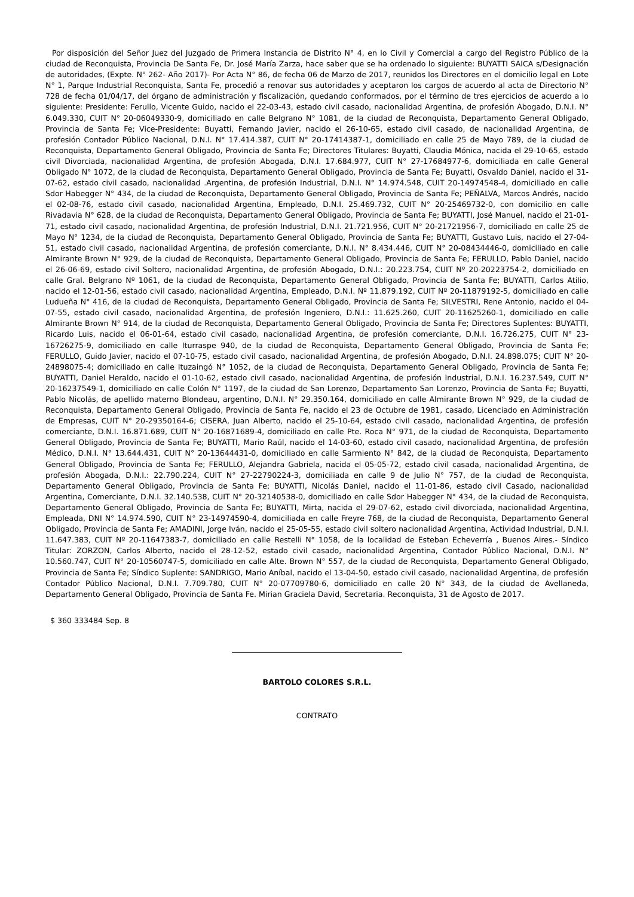Por disposición del Señor Juez del Juzgado de Primera Instancia de Distrito N° 4, en lo Civil y Comercial a cargo del Registro Público de la ciudad de Reconquista, Provincia De Santa Fe, Dr. José María Zarza, hace saber que se ha ordenado lo siguiente: BUYATTI SAICA s/Designación de autoridades, (Expte. N° 262- Año 2017)- Por Acta N° 86, de fecha 06 de Marzo de 2017, reunidos los Directores en el domicilio legal en Lote N° 1, Parque Industrial Reconquista, Santa Fe, procedió a renovar sus autoridades y aceptaron los cargos de acuerdo al acta de Directorio N° 728 de fecha 01/04/17, del órgano de administración y fiscalización, quedando conformados, por el término de tres ejercicios de acuerdo a lo siguiente: Presidente: Ferullo, Vicente Guido, nacido el 22-03-43, estado civil casado, nacionalidad Argentina, de profesión Abogado, D.N.I. N° 6.049.330, CUIT N° 20-06049330-9, domiciliado en calle Belgrano N° 1081, de la ciudad de Reconquista, Departamento General Obligado, Provincia de Santa Fe; Vice-Presidente: Buyatti, Fernando Javier, nacido el 26-10-65, estado civil casado, de nacionalidad Argentina, de profesión Contador Público Nacional, D.N.I. N° 17.414.387, CUIT N° 20-17414387-1, domiciliado en calle 25 de Mayo 789, de la ciudad de Reconquista, Departamento General Obligado, Provincia de Santa Fe; Directores Titulares: Buyatti, Claudia Mónica, nacida el 29-10-65, estado civil Divorciada, nacionalidad Argentina, de profesión Abogada, D.N.I. 17.684.977, CUIT N° 27-17684977-6, domiciliada en calle General Obligado N° 1072, de la ciudad de Reconquista, Departamento General Obligado, Provincia de Santa Fe; Buyatti, Osvaldo Daniel, nacido el 31-07-62, estado civil casado, nacionalidad .Argentina, de profesión Industrial, D.N.I. N° 14.974.548, CUIT 20-14974548-4, domiciliado en calle Sdor Habegger N° 434, de la ciudad de Reconquista, Departamento General Obligado, Provincia de Santa Fe; PEÑALVA, Marcos Andrés, nacido el 02-08-76, estado civil casado, nacionalidad Argentina, Empleado, D.N.I. 25.469.732, CUIT N° 20-25469732-0, con domicilio en calle Rivadavia N° 628, de la ciudad de Reconquista, Departamento General Obligado, Provincia de Santa Fe; BUYATTI, José Manuel, nacido el 21-01-71, estado civil casado, nacionalidad Argentina, de profesión Industrial, D.N.I. 21.721.956, CUIT N° 20-21721956-7, domiciliado en calle 25 de Mayo N° 1234, de la ciudad de Reconquista, Departamento General Obligado, Provincia de Santa Fe; BUYATTI, Gustavo Luis, nacido el 27-04-51, estado civil casado, nacionalidad Argentina, de profesión comerciante, D.N.I. N° 8.434.446, CUIT N° 20-08434446-0, domiciliado en calle Almirante Brown N° 929, de la ciudad de Reconquista, Departamento General Obligado, Provincia de Santa Fe; FERULLO, Pablo Daniel, nacido el 26-06-69, estado civil Soltero, nacionalidad Argentina, de profesión Abogado, D.N.I.: 20.223.754, CUIT Nº 20-20223754-2, domiciliado en calle Gral. Belgrano Nº 1061, de la ciudad de Reconquista, Departamento General Obligado, Provincia de Santa Fe; BUYATTI, Carlos Atilio, nacido el 12-01-56, estado civil casado, nacionalidad Argentina, Empleado, D.N.I. Nº 11.879.192, CUIT Nº 20-11879192-5, domiciliado en calle Ludueña N° 416, de la ciudad de Reconquista, Departamento General Obligado, Provincia de Santa Fe; SILVESTRI, Rene Antonio, nacido el 04-07-55, estado civil casado, nacionalidad Argentina, de profesión Ingeniero, D.N.I.: 11.625.260, CUIT 20-11625260-1, domiciliado en calle Almirante Brown N° 914, de la ciudad de Reconquista, Departamento General Obligado, Provincia de Santa Fe; Directores Suplentes: BUYATTI, Ricardo Luis, nacido el 06-01-64, estado civil casado, nacionalidad Argentina, de profesión comerciante, D.N.I. 16.726.275, CUIT N° 23-16726275-9, domiciliado en calle Iturraspe 940, de la ciudad de Reconquista, Departamento General Obligado, Provincia de Santa Fe; FERULLO, Guido Javier, nacido el 07-10-75, estado civil casado, nacionalidad Argentina, de profesión Abogado, D.N.I. 24.898.075; CUIT N° 20-24898075-4; domiciliado en calle Ituzaingó N° 1052, de la ciudad de Reconquista, Departamento General Obligado, Provincia de Santa Fe; BUYATTI, Daniel Heraldo, nacido el 01-10-62, estado civil casado, nacionalidad Argentina, de profesión Industrial, D.N.I. 16.237.549, CUIT N° 20-16237549-1, domiciliado en calle Colón N° 1197, de la ciudad de San Lorenzo, Departamento San Lorenzo, Provincia de Santa Fe; Buyatti, Pablo Nicolás, de apellido materno Blondeau, argentino, D.N.I. N° 29.350.164, domiciliado en calle Almirante Brown N° 929, de la ciudad de Reconquista, Departamento General Obligado, Provincia de Santa Fe, nacido el 23 de Octubre de 1981, casado, Licenciado en Administración de Empresas, CUIT N° 20-29350164-6; CISERA, Juan Alberto, nacido el 25-10-64, estado civil casado, nacionalidad Argentina, de profesión comerciante, D.N.I. 16.871.689, CUIT N° 20-16871689-4, domiciliado en calle Pte. Roca N° 971, de la ciudad de Reconquista, Departamento General Obligado, Provincia de Santa Fe; BUYATTI, Mario Raúl, nacido el 14-03-60, estado civil casado, nacionalidad Argentina, de profesión Médico, D.N.I. N° 13.644.431, CUIT N° 20-13644431-0, domiciliado en calle Sarmiento N° 842, de la ciudad de Reconquista, Departamento General Obligado, Provincia de Santa Fe; FERULLO, Alejandra Gabriela, nacida el 05-05-72, estado civil casada, nacionalidad Argentina, de profesión Abogada, D.N.I.: 22.790.224, CUIT N° 27-22790224-3, domiciliada en calle 9 de Julio N° 757, de la ciudad de Reconquista, Departamento General Obligado, Provincia de Santa Fe; BUYATTI, Nicolás Daniel, nacido el 11-01-86, estado civil Casado, nacionalidad Argentina, Comerciante, D.N.I. 32.140.538, CUIT N° 20-32140538-0, domiciliado en calle Sdor Habegger N° 434, de la ciudad de Reconquista, Departamento General Obligado, Provincia de Santa Fe; BUYATTI, Mirta, nacida el 29-07-62, estado civil divorciada, nacionalidad Argentina, Empleada, DNI N° 14.974.590, CUIT N° 23-14974590-4, domiciliada en calle Freyre 768, de la ciudad de Reconquista, Departamento General Obligado, Provincia de Santa Fe; AMADINI, Jorge Iván, nacido el 25-05-55, estado civil soltero nacionalidad Argentina, Actividad Industrial, D.N.I. 11.647.383, CUIT Nº 20-11647383-7, domiciliado en calle Restelli N° 1058, de la localidad de Esteban Echeverría , Buenos Aires.- Síndico Titular: ZORZON, Carlos Alberto, nacido el 28-12-52, estado civil casado, nacionalidad Argentina, Contador Público Nacional, D.N.I. N° 10.560.747, CUIT N° 20-10560747-5, domiciliado en calle Alte. Brown N° 557, de la ciudad de Reconquista, Departamento General Obligado, Provincia de Santa Fe; Síndico Suplente: SANDRIGO, Mario Aníbal, nacido el 13-04-50, estado civil casado, nacionalidad Argentina, de profesión Contador Público Nacional, D.N.I. 7.709.780, CUIT N° 20-07709780-6, domiciliado en calle 20 N° 343, de la ciudad de Avellaneda, Departamento General Obligado, Provincia de Santa Fe. Mirian Graciela David, Secretaria. Reconquista, 31 de Agosto de 2017.
$ 360 333484 Sep. 8
BARTOLO COLORES S.R.L.
CONTRATO